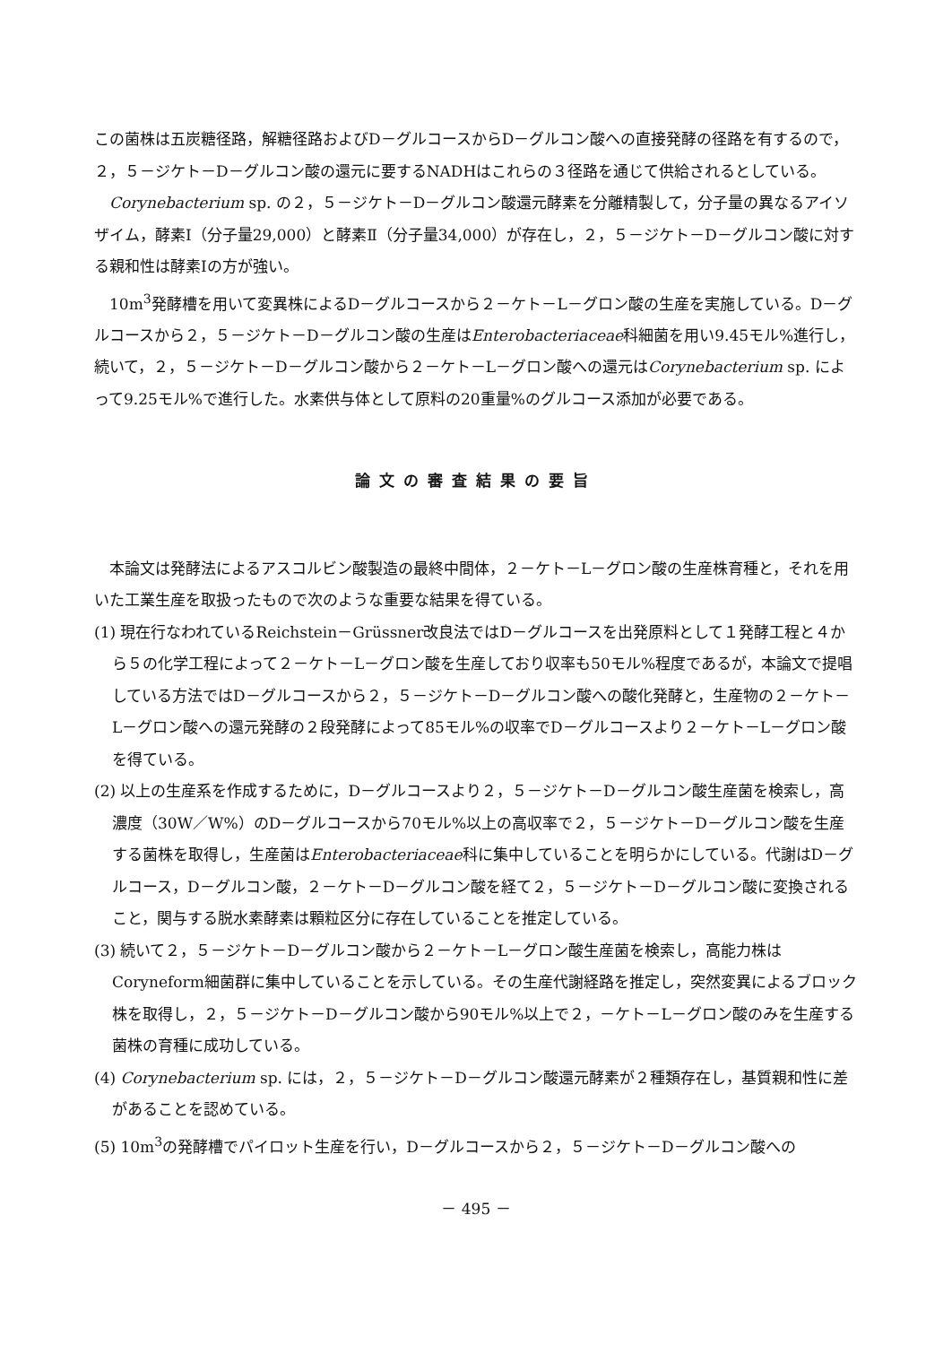この菌株は五炭糖径路，解糖径路およびD－グルコースからD－グルコン酸への直接発酵の径路を有するので，２，５－ジケト－D－グルコン酸の還元に要するNADHはこれらの３径路を通じて供給されるとしている。
Corynebacterium sp. の２，５－ジケト－D－グルコン酸還元酵素を分離精製して，分子量の異なるアイソザイム，酵素Ⅰ（分子量29,000）と酵素Ⅱ（分子量34,000）が存在し，２，５－ジケト－D－グルコン酸に対する親和性は酵素Ⅰの方が強い。
10m<sup>3</sup>発酵槽を用いて変異株によるD－グルコースから２－ケト－L－グロン酸の生産を実施している。D－グルコースから２，５－ジケト－D－グルコン酸の生産はEnterobacteriaceae科細菌を用い9.45モル%進行し，続いて，２，５－ジケト－D－グルコン酸から２－ケト－L－グロン酸への還元はCorynebacterium sp. によって9.25モル%で進行した。水素供与体として原料の20重量%のグルコース添加が必要である。
論文の審査結果の要旨
本論文は発酵法によるアスコルビン酸製造の最終中間体，２－ケト－L－グロン酸の生産株育種と，それを用いた工業生産を取扱ったもので次のような重要な結果を得ている。
(1) 現在行なわれているReichstein－Grüssner改良法ではD－グルコースを出発原料として１発酵工程と４から５の化学工程によって２－ケト－L－グロン酸を生産しており収率も50モル%程度であるが，本論文で提唱している方法ではD－グルコースから２，５－ジケト－D－グルコン酸への酸化発酵と，生産物の２－ケト－L－グロン酸への還元発酵の２段発酵によって85モル%の収率でD－グルコースより２－ケト－L－グロン酸を得ている。
(2) 以上の生産系を作成するために，D－グルコースより２，５－ジケト－D－グルコン酸生産菌を検索し，高濃度（30W／W%）のD－グルコースから70モル%以上の高収率で２，５－ジケト－D－グルコン酸を生産する菌株を取得し，生産菌はEnterobacteriaceae科に集中していることを明らかにしている。代謝はD－グルコース，D－グルコン酸，２－ケト－D－グルコン酸を経て２，５－ジケト－D－グルコン酸に変換されること，関与する脱水素酵素は顆粒区分に存在していることを推定している。
(3) 続いて２，５－ジケト－D－グルコン酸から２－ケト－L－グロン酸生産菌を検索し，高能力株はCoryneform細菌群に集中していることを示している。その生産代謝経路を推定し，突然変異によるブロック株を取得し，２，５－ジケト－D－グルコン酸から90モル%以上で２，－ケト－L－グロン酸のみを生産する菌株の育種に成功している。
(4) Corynebacterium sp. には，２，５－ジケト－D－グルコン酸還元酵素が２種類存在し，基質親和性に差があることを認めている。
(5) 10m<sup>3</sup>の発酵槽でパイロット生産を行い，D－グルコースから２，５－ジケト－D－グルコン酸への
－ 495 －